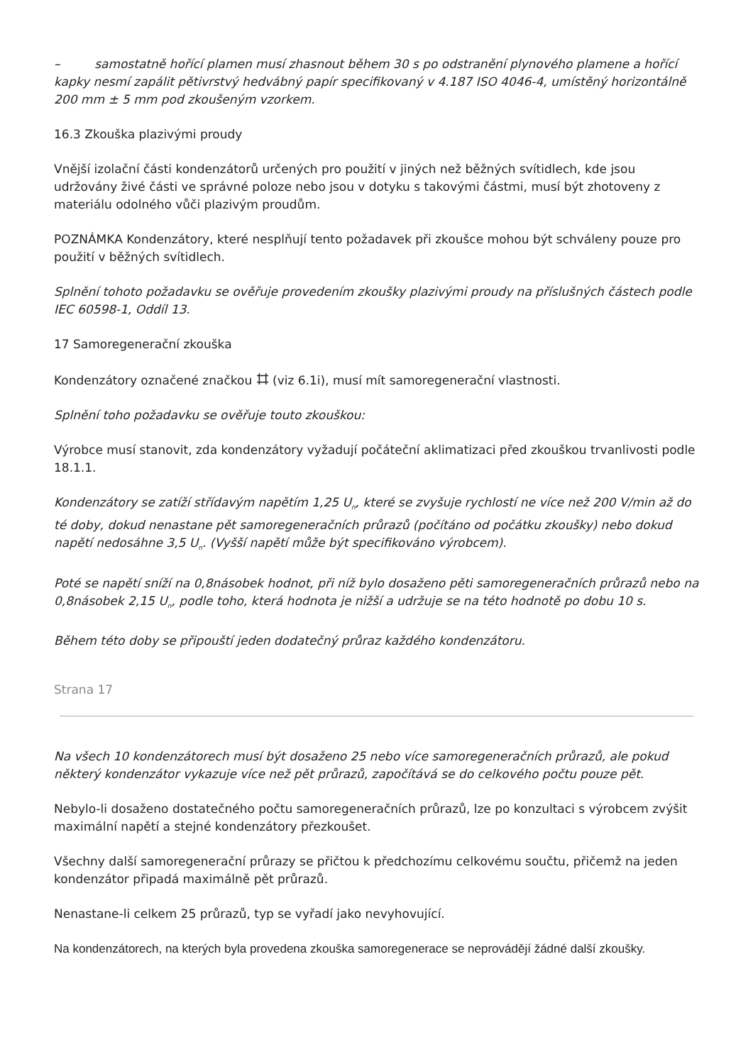– samostatně hořící plamen musí zhasnout během 30 s po odstranění plynového plamene a hořící kapky nesmí zapálit pětivrstvý hedvábný papír specifikovaný v 4.187 ISO 4046-4, umístěný horizontálně 200 mm ± 5 mm pod zkoušeným vzorkem.
16.3 Zkouška plazivými proudy
Vnější izolační části kondenzátorů určených pro použití v jiných než běžných svítidlech, kde jsou udržovány živé části ve správné poloze nebo jsou v dotyku s takovými částmi, musí být zhotoveny z materiálu odolného vůči plazivým proudům.
POZNÁMKA Kondenzátory, které nesplňují tento požadavek při zkoušce mohou být schváleny pouze pro použití v běžných svítidlech.
Splnění tohoto požadavku se ověřuje provedením zkoušky plazivými proudy na příslušných částech podle IEC 60598-1, Oddíl 13.
17 Samoregenerační zkouška
Kondenzátory označené značkou ⌗ (viz 6.1i), musí mít samoregenerační vlastnosti.
Splnění toho požadavku se ověřuje touto zkouškou:
Výrobce musí stanovit, zda kondenzátory vyžadují počáteční aklimatizaci před zkouškou trvanlivosti podle 18.1.1.
Kondenzátory se zatíží střídavým napětím 1,25 U<sub>n</sub>, které se zvyšuje rychlostí ne více než 200 V/min až do té doby, dokud nenastane pět samoregeneračních průrazů (počítáno od počátku zkoušky) nebo dokud napětí nedosáhne 3,5 U<sub>n</sub>. (Vyšší napětí může být specifikováno výrobcem).
Poté se napětí sníží na 0,8násobek hodnot, při níž bylo dosaženo pěti samoregeneračních průrazů nebo na 0,8násobek 2,15 U<sub>n</sub>, podle toho, která hodnota je nižší a udržuje se na této hodnotě po dobu 10 s.
Během této doby se připouští jeden dodatečný průraz každého kondenzátoru.
Strana 17
Na všech 10 kondenzátorech musí být dosaženo 25 nebo více samoregeneračních průrazů, ale pokud některý kondenzátor vykazuje více než pět průrazů, započítává se do celkového počtu pouze pět.
Nebylo-li dosaženo dostatečného počtu samoregeneračních průrazů, lze po konzultaci s výrobcem zvýšit maximální napětí a stejné kondenzátory přezkoušet.
Všechny další samoregenerační průrazy se přičtou k předchozímu celkovému součtu, přičemž na jeden kondenzátor připadá maximálně pět průrazů.
Nenastane-li celkem 25 průrazů, typ se vyřadí jako nevyhovující.
Na kondenzátorech, na kterých byla provedena zkouška samoregenerace se neprovádějí žádné další zkoušky.